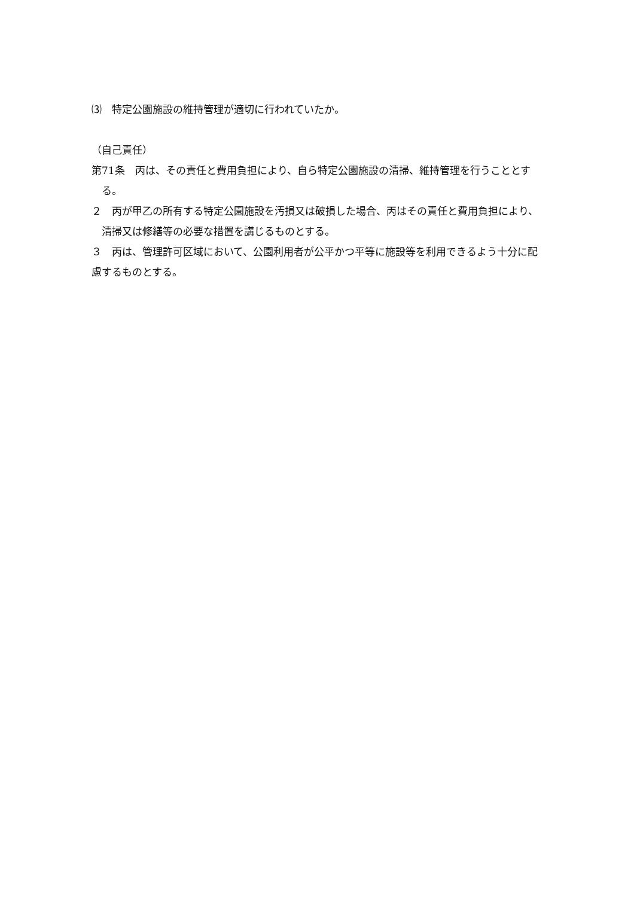⑶　特定公園施設の維持管理が適切に行われていたか。
（自己責任）
第71条　丙は、その責任と費用負担により、自ら特定公園施設の清掃、維持管理を行うこととする。
２　丙が甲乙の所有する特定公園施設を汚損又は破損した場合、丙はその責任と費用負担により、清掃又は修繕等の必要な措置を講じるものとする。
３　丙は、管理許可区域において、公園利用者が公平かつ平等に施設等を利用できるよう十分に配慮するものとする。